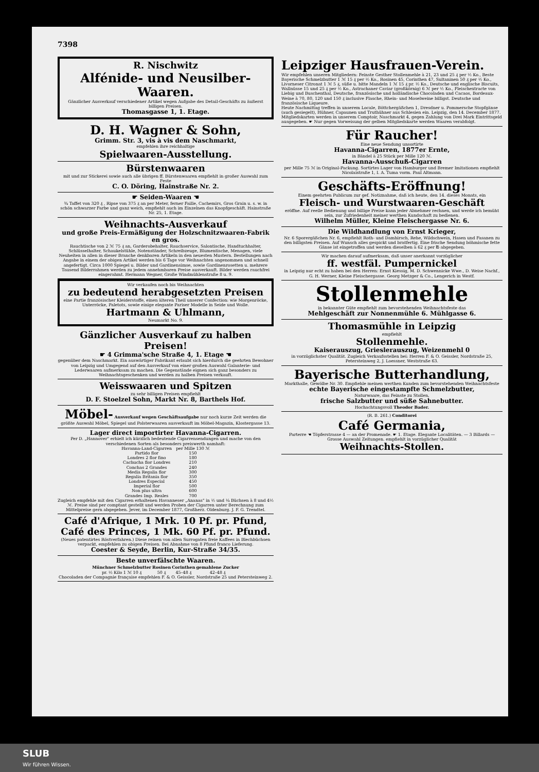7398
R. Nischwitz
Alfénide- und Neusilber-Waaren.
Gänzlicher Ausverkauf verschiedener Artikel wegen Aufgabe des Detail-Geschäfts zu äußerst billigen Preisen.
Thomasgasse 1, 1. Etage.
D. H. Wagner & Sohn,
Grimm. Str. 3, vis à vis dem Naschmarkt,
empfehlen ihre reichhaltige
Spielwaaren-Ausstellung.
Bürstenwaaren
mit und zur Stickerei sowie auch alle übrigen ff. Bürstenwaaren empfiehlt in großer Auswahl zum Feste
C. O. Döring, Hainstraße Nr. 2.
☛ Seiden-Waaren ☚
¾ Taffet von 320 ₰ , Ripse von 375 ₰ an per Meter, ferner Faille, Cachemirs, Gros Grain u. s. w. in schön schwarzer Farbe und ganz weich, empfiehlt auch im Einzelnen das Knopfgeschäft. Hainstraße Nr. 25, 1. Etage.
Weihnachts-Ausverkauf
und große Preis-Ermäßigung der Holzschnitzwaaren-Fabrik en gros.
Rauchtische von 2 ℳ 75 ₰ an, Garderobehalter, Rauchservice, Salontische, Handtuchhalter, Schlüsselhalter, Schaukelstühle, Notenständer, Schreibzeuge, Blumentische, Menagen, viele Neuheiten in allen in dieser Branche denkbaren Artikeln in den neuesten Mustern. Bestellungen nach Angabe in einem der obigen Artikel werden bis 6 Tage vor Weihnachten angenommen und schnell angefertigt. Circa 1000 Spiegel u. Bilder und Gardinensimse, sowie Gardinenrosetten u. mehrere Tausend Bilderrahmen werden zu jedem annehmbaren Preise ausverkauft. Bilder werden rauchfrei eingerahmt. Hermann Wegner, Große Windmühlenstraße 8 u. 9.
Wir verkaufen noch bis Weihnachten
zu bedeutend herabgesetzten Preisen
eine Partie französischer Kleiderstoffe, einen älteren Theil unserer Confection: wie Morgenröcke, Unterröcke, Paletots, sowie einige elegante Pariser Modelle in Seide und Wolle.
Hartmann & Uhlmann,
Neumarkt No. 9.
Gänzlicher Ausverkauf zu halben Preisen!
☛ 4 Grimma'sche Straße 4, 1. Etage ☚
gegenüber dem Naschmarkt. Ein auswärtiger Fabrikant erlaubt sich hierdurch die geehrten Bewohner von Leipzig und Umgegend auf den Ausverkauf von einer großen Auswahl Galanterie- und Lederwaaren aufmerksam zu machen. Die Gegenstände eignen sich ganz besonders zu Weihnachtsgeschenken und werden zu halben Preisen verkauft.
Weisswaaren und Spitzen
zu sehr billigen Preisen empfiehlt
D. F. Stoelzel Sohn, Markt Nr. 8, Barthels Hof.
Möbel- Ausverkauf wegen Geschäftsaufgabe nur noch kurze Zeit werden die größte Auswahl Möbel, Spiegel und Polsterwaaren ausverkauft im Möbel-Magazin, Klostergasse 13.
Lager direct importirter Havanna-Cigarren.
Per D. „Hannover" erhielt ich kürzlich bedeutende Cigarrensendungen und mache von den verschiedenen Sorten als besonders preiswerth namhaft:
| Havanna-Land-Cigarren | per Mille 130 ℳ |
| Partido flor | 150 |
| Londres 2 flor fino | 180 |
| Cachucha flor Londres | 210 |
| Conchas 2 Grandes | 240 |
| Media Regalia flor | 300 |
| Regalia Britania flor | 350 |
| Londres Especial | 450 |
| Imperial flor | 500 |
| Non plus ultra | 600 |
| Grandes Imp. Reales | 700 |
Zugleich empfehle mit den Cigarren erhaltenen Havanneser „Ananas" in ½ und ¼ Büchsen à 8 und 4½ ℳ. Preise sind per comptant gestellt und werden Proben der Cigarren unter Berechnung zum Mittelpreise gern abgegeben. Jever, im December 1877, Großherz. Oldenburg. J. F. G. Trendtel.
Café d'Afrique, 1 Mrk. 10 Pf. pr. Pfund, Café des Princes, 1 Mk. 60 Pf. pr. Pfund.
(Neues patentirtes Röstverfahren.) Diese reinen von allen Surrogaten freie Kaffees in Blechbüchsen verpackt, empfehlen zu obigen Preisen. Bei Abnahme von 8 Pfund franco Lieferung.
Coester & Seyde, Berlin, Kur-Straße 34/35.
Beste unverfälschte Waaren.
| Münchner Schmelzbutter | Rosinen | Corinthen | gemahlene Zucker |
| --- | --- | --- | --- |
| pr. ½ Kilo 1 ℳ 10 ₰ | 50 ₰ | 45–48 ₰ | 42–48 ₰ |
Chocoladen der Compagnie française empfehlen F. & O. Geissler, Nordstraße 25 und Petersteinweg 2.
Leipziger Hausfrauen-Verein.
Wir empfehlen unseren Mitgliedern: Feinste Gesther Stollenmehle à 21, 23 und 25 ₰ per ½ Ko., Beste Bayerische Schmelzbutter 1 ℳ 15 ₰ per ½ Ko., Rosinen 45, Corinthen 47, Sultaninen 50 ₰ per ½ Ko., Livorneser Citronat 1 ℳ 5 ₰, süße u. bitte Mandeln 1 ℳ 15 ₰ pr. ½ Ko., Deutsche und englische Biscuits, Wallnüsse 15 und 25 ₰ per ½ Ko., Astrachaner Caviar (großkörnig) 6 ℳ per ½ Ko., Fleischextracte von Liebig und Buschenthal, Deutsche, französische und holländische Chocoladen und Cacaos, Bordeaux-Weine à 70, 80, 120 und 150 ₰ inclusive Flasche, Rhein- und Moselweine billigst. Deutsche und französische Liqueure.
Heute Nachmittag treffen in unserem Locale, Böttchergäßchen 1, Dresdner u. Pommersche Stopfgänse (auch gesiegelt), Hühner, Capaunen und Truthühner aus Schlesien ein. Leipzig, den 14. December 1877. Mitgliedskarten werden in unserem Comptoir, Naschmarkt 4, gegen Zahlung von Drei Mark Eintrittsgeld ausgegeben. ☛ Nur gegen Vorweisung der gelben Mitgliedskarte werden Waaren verabfolgt.
Für Raucher!
Eine neue Sendung unsortirte
Havanna-Cigarren, 1877er Ernte,
in Bändel à 25 Stück per Mille 120 ℳ.
Havanna-Ausschuß-Cigarren
per Mille 75 ℳ in Original-Packung. Sortirtes Lager von Hamburger und Bremer Imitationen empfiehlt Nicolaistraße 1, I. A. Tuma vorm. Paul Altmann.
Geschäfts-Eröffnung!
Einem geehrten Publicum zur gef. Notiznahme, daß ich heute, den 14. dieses Monats, ein
Fleisch- und Wurstwaaren-Geschäft
eröffne. Auf reelle Bedienung und billige Preise kann jeder Abnehmer rechnen, und werde ich bemüht sein, zur Zufriedenheit meiner werthen Kundschaft zu bedienen.
Wilhelm Müller, Kleine Fleischergasse Nr. 6.
Die Wildhandlung von Ernst Krieger,
Nr. 6 Sporergäßchen Nr. 6, empfiehlt Roth- und Damhirsch, Rehe, Wildschwein, Hasen und Fasanen zu den billigsten Preisen. Auf Wunsch alles gespickt und bratfertig. Eine frische Sendung böhmische fette Gänse ist eingetroffen und werden dieselben à 62 ₰ per ℔ abgegeben.
Wir machen darauf aufmerksam, daß unser anerkannt vorzüglicher
ff. westfäl. Pumpernickel
in Leipzig nur echt zu haben bei den Herren: Ernst Kiessig, M. D. Schwennicke Wwe., D. Weise Nachf., G. H. Werner, Kleine Fleischergasse. Georg Metzger & Co., Lengerich in Westf.
Stollenmehle
in bekannter Güte empfiehlt zum bevorstehenden Weihnachtsfeste das
Mehlgeschäft zur Nonnenmühle 6. Mühlgasse 6.
Thomasmühle in Leipzig
empfiehlt
Stollenmehle.
Kaiserauszug, Grieslerauszug, Weizenmehl 0
in vorzüglichster Qualität. Zugleich Verkaufsstellen bei: Herren F. & O. Geissler, Nordstraße 25, Petersteinweg 2, J. Loessner, Weststraße 63.
Bayerische Butterhandlung,
Markthalle, Gewölbe Nr. 30. Empfiehle meinen werthen Kunden zum bevorstehenden Weihnachtsfeste
echte Bayerische eingestampfte Schmelzbutter,
Naturwaare, das Feinste zu Stollen,
frische Salzbutter und süße Sahnebutter.
Hochachtungsvoll Theodor Bader.
(R. B. 261.) Conditorei
Café Germania,
Parterre ☚ Töpferstrasse 4 — an der Promenade. ☛ 1. Etage. Elegante Localitäten. — 3 Billards — Grosse Auswahl Zeitungen. empfiehlt in vorzüglicher Qualität
Weihnachts-Stollen.
SLUB
Wir führen Wissen.